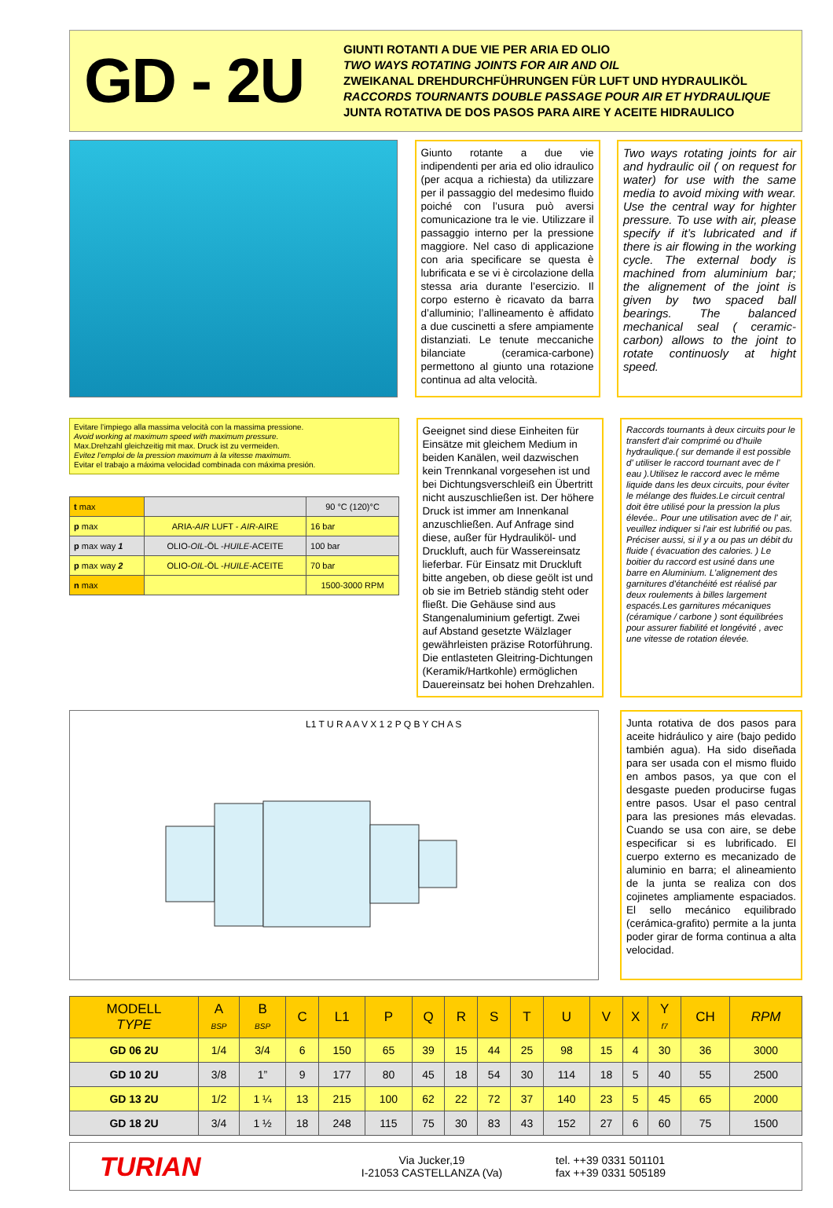GD - 2U
GIUNTI ROTANTI A DUE VIE PER ARIA ED OLIO
TWO WAYS ROTATING JOINTS FOR AIR AND OIL
ZWEIKANAL DREHDURCHFÜHRUNGEN FÜR LUFT UND HYDRAULIKÖL
RACCORDS TOURNANTS DOUBLE PASSAGE POUR AIR ET HYDRAULIQUE
JUNTA ROTATIVA DE DOS PASOS PARA AIRE Y ACEITE HIDRAULICO
Giunto rotante a due vie indipendenti per aria ed olio idraulico (per acqua a richiesta) da utilizzare per il passaggio del medesimo fluido poiché con l’usura può aversi comunicazione tra le vie. Utilizzare il passaggio interno per la pressione maggiore. Nel caso di applicazione con aria specificare se questa è lubrificata e se vi è circolazione della stessa aria durante l’esercizio. Il corpo esterno è ricavato da barra d’alluminio; l’allineamento è affidato a due cuscinetti a sfere ampiamente distanziati. Le tenute meccaniche bilanciate (ceramica-carbone) permettono al giunto una rotazione continua ad alta velocità.
Two ways rotating joints for air and hydraulic oil ( on request for water) for use with the same media to avoid mixing with wear. Use the central way for highter pressure. To use with air, please specify if it’s lubricated and if there is air flowing in the working cycle. The external body is machined from aluminium bar; the alignement of the joint is given by two spaced ball bearings. The balanced mechanical seal ( ceramic-carbon) allows to the joint to rotate continuosly at hight speed.
Evitare l’impiego alla massima velocità con la massima pressione.
Avoid working at maximum speed with maximum pressure.
Max.Drehzahl gleichzeitig mit max. Druck ist zu vermeiden.
Evitez l’emploi de la pression maximum à la vitesse maximum.
Evitar el trabajo a máxima velocidad combinada con máxima presión.
| t max | | 90 °C (120)°C |
| p max | ARIA- AIR LUFT - AIR -AIRE | 16 bar |
| p max way 1 | OLIO- OIL -ÖL - HUILE -ACEITE | 100 bar |
| p max way 2 | OLIO- OIL -ÖL - HUILE -ACEITE | 70 bar |
| n max | | 1500-3000 RPM |
Geeignet sind diese Einheiten für Einsätze mit gleichem Medium in beiden Kanälen, weil dazwischen kein Trennkanal vorgesehen ist und bei Dichtungsverschleiß ein Übertritt nicht auszuschließen ist. Der höhere Druck ist immer am Innenkanal anzuschließen. Auf Anfrage sind diese, außer für Hydrauliköl- und Druckluft, auch für Wassereinsatz lieferbar. Für Einsatz mit Druckluft bitte angeben, ob diese geölt ist und ob sie im Betrieb ständig steht oder fließt. Die Gehäuse sind aus Stangenaluminium gefertigt. Zwei auf Abstand gesetzte Wälzlager gewährleisten präzise Rotorführung. Die entlasteten Gleitring-Dichtungen (Keramik/Hartkohle) ermöglichen Dauereinsatz bei hohen Drehzahlen.
Raccords tournants à deux circuits pour le transfert d'air comprimé ou d'huile hydraulique.( sur demande il est possible d' utiliser le raccord tournant avec de l' eau ).Utilisez le raccord avec le même liquide dans les deux circuits, pour éviter le mélange des fluides.Le circuit central doit être utilisé pour la pression la plus élevée.. Pour une utilisation avec de l' air, veuillez indiquer si l'air est lubrifié ou pas. Préciser aussi, si il y a ou pas un débit du fluide ( évacuation des calories. ) Le boitier du raccord est usiné dans une barre en Aluminium. L'alignement des garnitures d'étanchéité est réalisé par deux roulements à billes largement espacés.Les garnitures mécaniques (céramique / carbone ) sont équilibrées pour assurer fiabilité et longévité , avec une vitesse de rotation élevée.
L1 T U R A A V X 1 2 P Q B Y CH A S
Junta rotativa de dos pasos para aceite hidráulico y aire (bajo pedido también agua). Ha sido diseñada para ser usada con el mismo fluido en ambos pasos, ya que con el desgaste pueden producirse fugas entre pasos. Usar el paso central para las presiones más elevadas. Cuando se usa con aire, se debe especificar si es lubrificado. El cuerpo externo es mecanizado de aluminio en barra; el alineamiento de la junta se realiza con dos cojinetes ampliamente espaciados. El sello mecánico equilibrado (cerámica-grafito) permite a la junta poder girar de forma continua a alta velocidad.
| MODELL TYPE | A BSP | B BSP | C | L1 | P | Q | R | S | T | U | V | X | Y f7 | CH | RPM |
| --- | --- | --- | --- | --- | --- | --- | --- | --- | --- | --- | --- | --- | --- | --- | --- |
| GD 06 2U | 1/4 | 3/4 | 6 | 150 | 65 | 39 | 15 | 44 | 25 | 98 | 15 | 4 | 30 | 36 | 3000 |
| GD 10 2U | 3/8 | 1” | 9 | 177 | 80 | 45 | 18 | 54 | 30 | 114 | 18 | 5 | 40 | 55 | 2500 |
| GD 13 2U | 1/2 | 1 ¼ | 13 | 215 | 100 | 62 | 22 | 72 | 37 | 140 | 23 | 5 | 45 | 65 | 2000 |
| GD 18 2U | 3/4 | 1 ½ | 18 | 248 | 115 | 75 | 30 | 83 | 43 | 152 | 27 | 6 | 60 | 75 | 1500 |
TURIAN
Via Jucker,19
I-21053 CASTELLANZA (Va)
tel. ++39 0331 501101
fax ++39 0331 505189